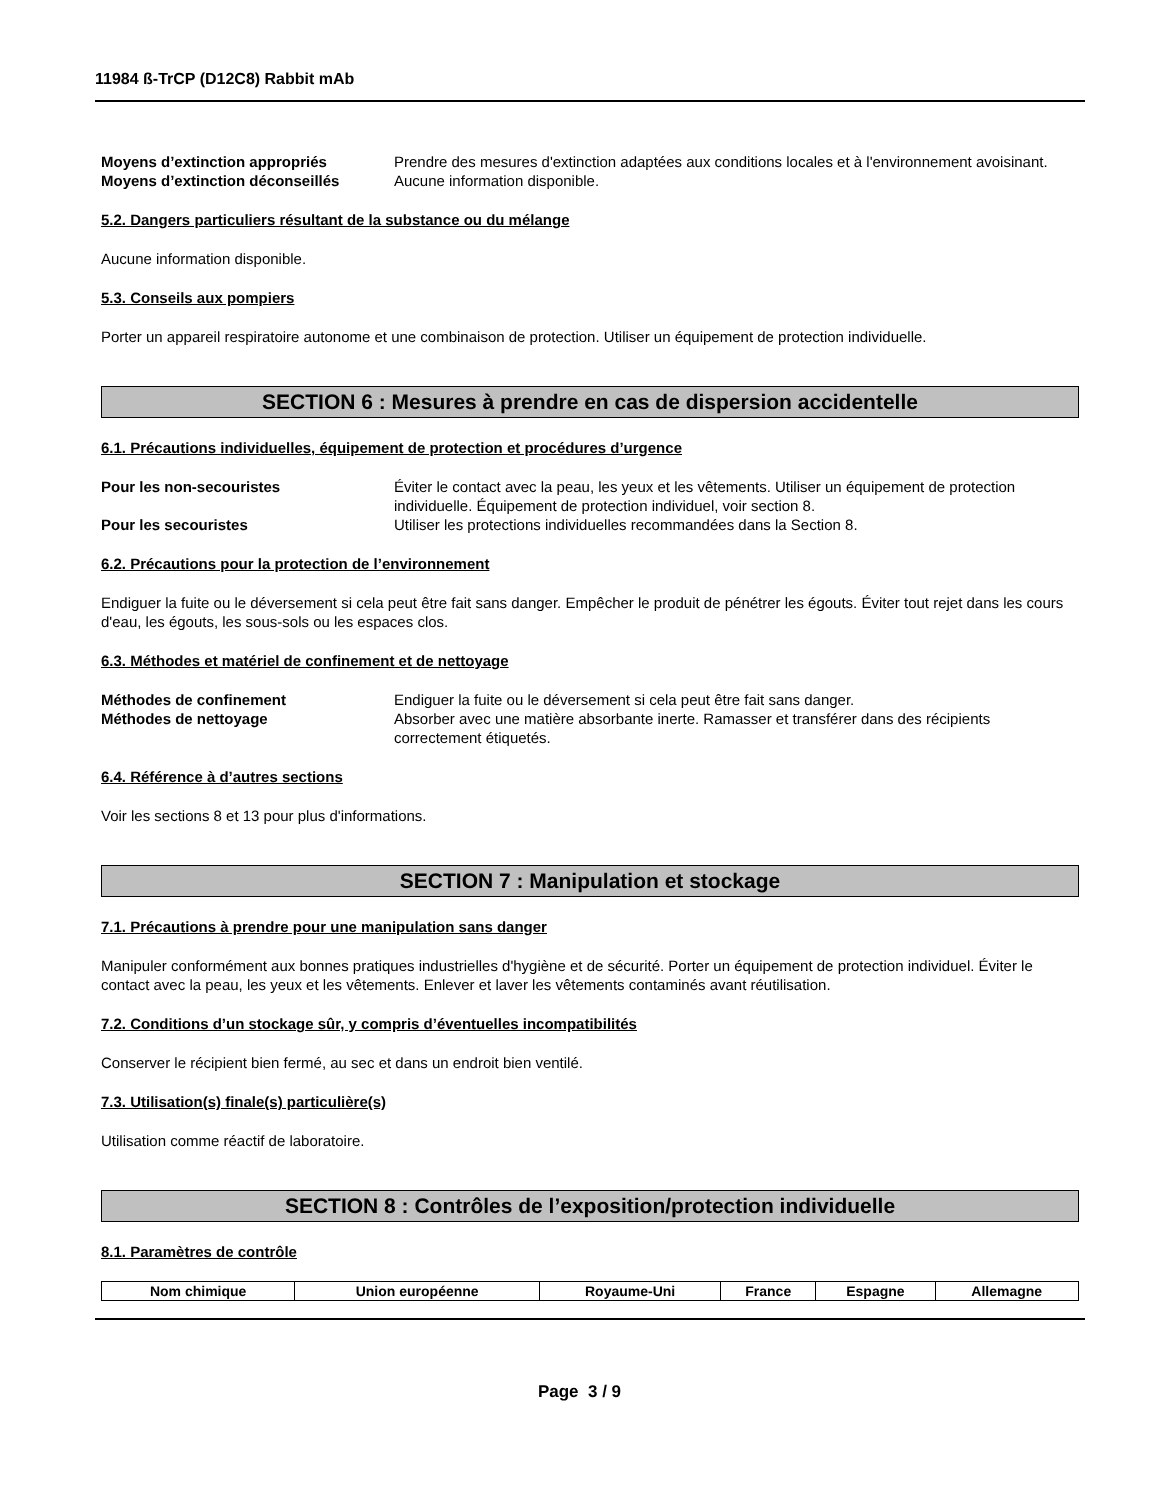11984 ß-TrCP (D12C8) Rabbit mAb
Moyens d’extinction appropriés Prendre des mesures d'extinction adaptées aux conditions locales et à l'environnement avoisinant.
Moyens d’extinction déconseillés Aucune information disponible.
5.2. Dangers particuliers résultant de la substance ou du mélange
Aucune information disponible.
5.3. Conseils aux pompiers
Porter un appareil respiratoire autonome et une combinaison de protection. Utiliser un équipement de protection individuelle.
SECTION 6 : Mesures à prendre en cas de dispersion accidentelle
6.1. Précautions individuelles, équipement de protection et procédures d’urgence
Pour les non-secouristes Éviter le contact avec la peau, les yeux et les vêtements. Utiliser un équipement de protection individuelle. Équipement de protection individuel, voir section 8.
Pour les secouristes Utiliser les protections individuelles recommandées dans la Section 8.
6.2. Précautions pour la protection de l’environnement
Endiguer la fuite ou le déversement si cela peut être fait sans danger. Empêcher le produit de pénétrer les égouts. Éviter tout rejet dans les cours d'eau, les égouts, les sous-sols ou les espaces clos.
6.3. Méthodes et matériel de confinement et de nettoyage
Méthodes de confinement Endiguer la fuite ou le déversement si cela peut être fait sans danger.
Méthodes de nettoyage Absorber avec une matière absorbante inerte. Ramasser et transférer dans des récipients correctement étiquetés.
6.4. Référence à d’autres sections
Voir les sections 8 et 13 pour plus d'informations.
SECTION 7 : Manipulation et stockage
7.1. Précautions à prendre pour une manipulation sans danger
Manipuler conformément aux bonnes pratiques industrielles d'hygiène et de sécurité. Porter un équipement de protection individuel. Éviter le contact avec la peau, les yeux et les vêtements. Enlever et laver les vêtements contaminés avant réutilisation.
7.2. Conditions d’un stockage sûr, y compris d’éventuelles incompatibilités
Conserver le récipient bien fermé, au sec et dans un endroit bien ventilé.
7.3. Utilisation(s) finale(s) particulière(s)
Utilisation comme réactif de laboratoire.
SECTION 8 : Contrôles de l’exposition/protection individuelle
8.1. Paramètres de contrôle
| Nom chimique | Union européenne | Royaume-Uni | France | Espagne | Allemagne |
| --- | --- | --- | --- | --- | --- |
Page 3 / 9